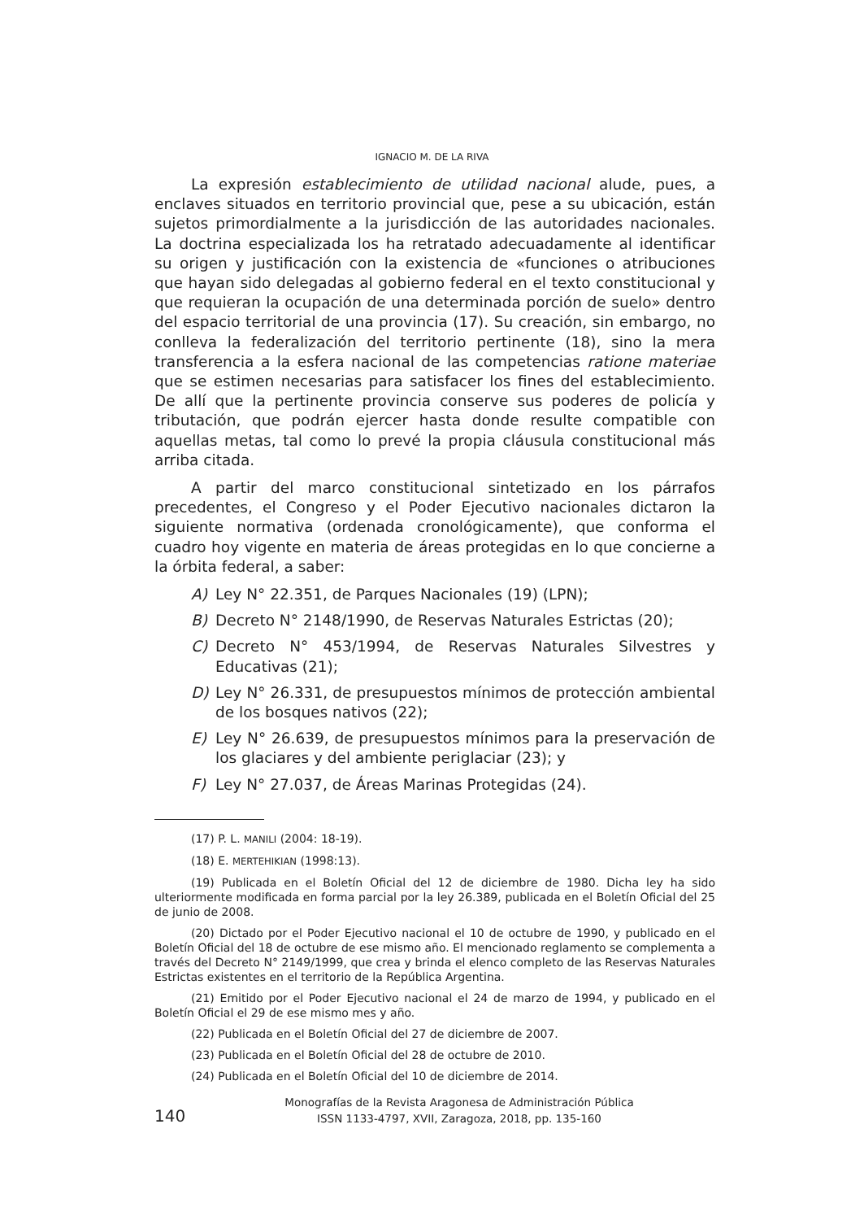IGNACIO M. DE LA RIVA
La expresión establecimiento de utilidad nacional alude, pues, a enclaves situados en territorio provincial que, pese a su ubicación, están sujetos primordialmente a la jurisdicción de las autoridades nacionales. La doctrina especializada los ha retratado adecuadamente al identificar su origen y justificación con la existencia de «funciones o atribuciones que hayan sido delegadas al gobierno federal en el texto constitucional y que requieran la ocupación de una determinada porción de suelo» dentro del espacio territorial de una provincia (17). Su creación, sin embargo, no conlleva la federalización del territorio pertinente (18), sino la mera transferencia a la esfera nacional de las competencias ratione materiae que se estimen necesarias para satisfacer los fines del establecimiento. De allí que la pertinente provincia conserve sus poderes de policía y tributación, que podrán ejercer hasta donde resulte compatible con aquellas metas, tal como lo prevé la propia cláusula constitucional más arriba citada.
A partir del marco constitucional sintetizado en los párrafos precedentes, el Congreso y el Poder Ejecutivo nacionales dictaron la siguiente normativa (ordenada cronológicamente), que conforma el cuadro hoy vigente en materia de áreas protegidas en lo que concierne a la órbita federal, a saber:
A) Ley N° 22.351, de Parques Nacionales (19) (LPN);
B) Decreto N° 2148/1990, de Reservas Naturales Estrictas (20);
C) Decreto N° 453/1994, de Reservas Naturales Silvestres y Educativas (21);
D) Ley N° 26.331, de presupuestos mínimos de protección ambiental de los bosques nativos (22);
E) Ley N° 26.639, de presupuestos mínimos para la preservación de los glaciares y del ambiente periglaciar (23); y
F) Ley N° 27.037, de Áreas Marinas Protegidas (24).
(17) P. L. MANILI (2004: 18-19).
(18) E. MERTEHIKIAN (1998:13).
(19) Publicada en el Boletín Oficial del 12 de diciembre de 1980. Dicha ley ha sido ulteriormente modificada en forma parcial por la ley 26.389, publicada en el Boletín Oficial del 25 de junio de 2008.
(20) Dictado por el Poder Ejecutivo nacional el 10 de octubre de 1990, y publicado en el Boletín Oficial del 18 de octubre de ese mismo año. El mencionado reglamento se complementa a través del Decreto N° 2149/1999, que crea y brinda el elenco completo de las Reservas Naturales Estrictas existentes en el territorio de la República Argentina.
(21) Emitido por el Poder Ejecutivo nacional el 24 de marzo de 1994, y publicado en el Boletín Oficial el 29 de ese mismo mes y año.
(22) Publicada en el Boletín Oficial del 27 de diciembre de 2007.
(23) Publicada en el Boletín Oficial del 28 de octubre de 2010.
(24) Publicada en el Boletín Oficial del 10 de diciembre de 2014.
Monografías de la Revista Aragonesa de Administración Pública
ISSN 1133-4797, XVII, Zaragoza, 2018, pp. 135-160
140